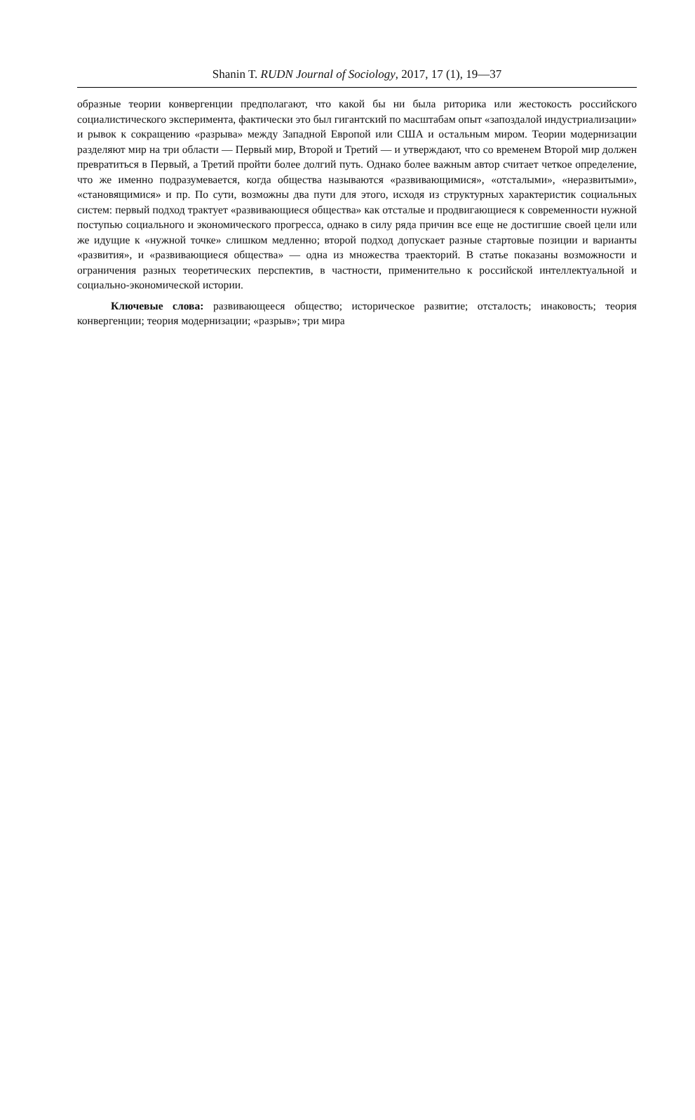Shanin T. RUDN Journal of Sociology, 2017, 17 (1), 19—37
образные теории конвергенции предполагают, что какой бы ни была риторика или жестокость российского социалистического эксперимента, фактически это был гигантский по масштабам опыт «запоздалой индустриализации» и рывок к сокращению «разрыва» между Западной Европой или США и остальным миром. Теории модернизации разделяют мир на три области — Первый мир, Второй и Третий — и утверждают, что со временем Второй мир должен превратиться в Первый, а Третий пройти более долгий путь. Однако более важным автор считает четкое определение, что же именно подразумевается, когда общества называются «развивающимися», «отсталыми», «неразвитыми», «становящимися» и пр. По сути, возможны два пути для этого, исходя из структурных характеристик социальных систем: первый подход трактует «развивающиеся общества» как отсталые и продвигающиеся к современности нужной поступью социального и экономического прогресса, однако в силу ряда причин все еще не достигшие своей цели или же идущие к «нужной точке» слишком медленно; второй подход допускает разные стартовые позиции и варианты «развития», и «развивающиеся общества» — одна из множества траекторий. В статье показаны возможности и ограничения разных теоретических перспектив, в частности, применительно к российской интеллектуальной и социально-экономической истории.
Ключевые слова: развивающееся общество; историческое развитие; отсталость; инаковость; теория конвергенции; теория модернизации; «разрыв»; три мира